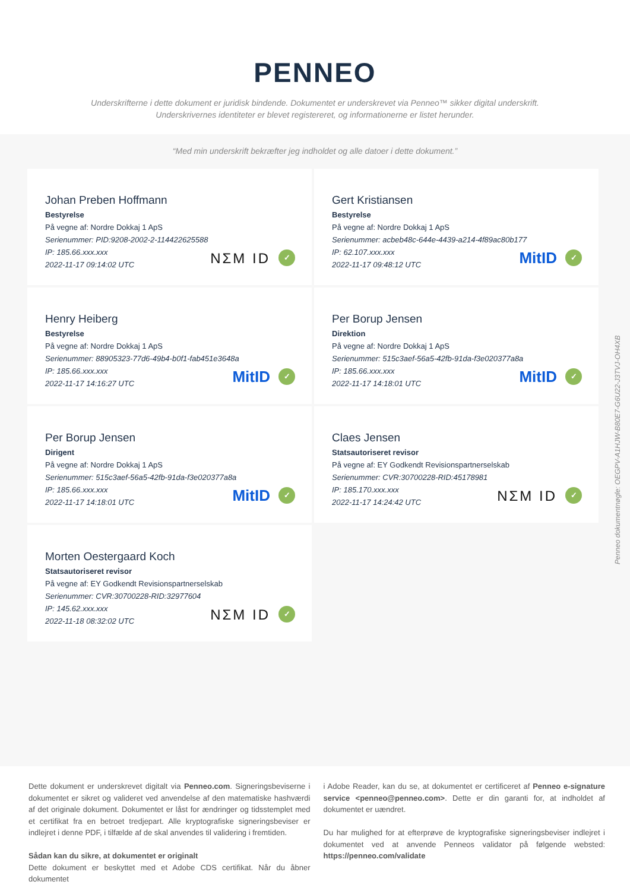PENNEO
Underskrifterne i dette dokument er juridisk bindende. Dokumentet er underskrevet via Penneo™ sikker digital underskrift.
Underskrivernes identiteter er blevet registereret, og informationerne er listet herunder.
“Med min underskrift bekræfter jeg indholdet og alle datoer i dette dokument.”
Johan Preben Hoffmann
Bestyrelse
På vegne af: Nordre Dokkaj 1 ApS
Serienummer: PID:9208-2002-2-114422625588
IP: 185.66.xxx.xxx
2022-11-17 09:14:02 UTC
NΣM ID ✓
Gert Kristiansen
Bestyrelse
På vegne af: Nordre Dokkaj 1 ApS
Serienummer: acbeb48c-644e-4439-a214-4f89ac80b177
IP: 62.107.xxx.xxx
2022-11-17 09:48:12 UTC
MitID ✓
Henry Heiberg
Bestyrelse
På vegne af: Nordre Dokkaj 1 ApS
Serienummer: 88905323-77d6-49b4-b0f1-fab451e3648a
IP: 185.66.xxx.xxx
2022-11-17 14:16:27 UTC
MitID ✓
Per Borup Jensen
Direktion
På vegne af: Nordre Dokkaj 1 ApS
Serienummer: 515c3aef-56a5-42fb-91da-f3e020377a8a
IP: 185.66.xxx.xxx
2022-11-17 14:18:01 UTC
MitID ✓
Per Borup Jensen
Dirigent
På vegne af: Nordre Dokkaj 1 ApS
Serienummer: 515c3aef-56a5-42fb-91da-f3e020377a8a
IP: 185.66.xxx.xxx
2022-11-17 14:18:01 UTC
MitID ✓
Claes Jensen
Statsautoriseret revisor
På vegne af: EY Godkendt Revisionspartnerselskab
Serienummer: CVR:30700228-RID:45178981
IP: 185.170.xxx.xxx
2022-11-17 14:24:42 UTC
NΣM ID ✓
Morten Oestergaard Koch
Statsautoriseret revisor
På vegne af: EY Godkendt Revisionspartnerselskab
Serienummer: CVR:30700228-RID:32977604
IP: 145.62.xxx.xxx
2022-11-18 08:32:02 UTC
NΣM ID ✓
Dette dokument er underskrevet digitalt via Penneo.com. Signeringsbeviserne i dokumentet er sikret og valideret ved anvendelse af den matematiske hashværdi af det originale dokument. Dokumentet er låst for ændringer og tidsstemplet med et certifikat fra en betroet tredjepart. Alle kryptografiske signeringsbeviser er indlejret i denne PDF, i tilfælde af de skal anvendes til validering i fremtiden.
Sådan kan du sikre, at dokumentet er originalt
Dette dokument er beskyttet med et Adobe CDS certifikat. Når du åbner dokumentet
i Adobe Reader, kan du se, at dokumentet er certificeret af Penneo e-signature service <penneo@penneo.com>. Dette er din garanti for, at indholdet af dokumentet er uændret.
Du har mulighed for at efterprøve de kryptografiske signeringsbeviser indlejret i dokumentet ved at anvende Penneos validator på følgende websted: https://penneo.com/validate
Penneo dokumentnøgle: OEGPV-A1HJW-B80E7-G6U22-J3TVJ-OH4XB